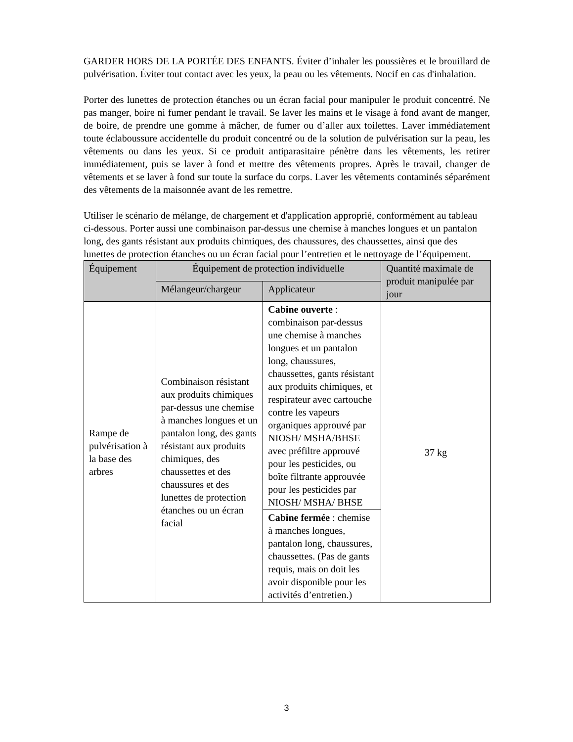GARDER HORS DE LA PORTÉE DES ENFANTS. Éviter d’inhaler les poussières et le brouillard de pulvérisation. Éviter tout contact avec les yeux, la peau ou les vêtements. Nocif en cas d'inhalation.
Porter des lunettes de protection étanches ou un écran facial pour manipuler le produit concentré. Ne pas manger, boire ni fumer pendant le travail. Se laver les mains et le visage à fond avant de manger, de boire, de prendre une gomme à mâcher, de fumer ou d’aller aux toilettes. Laver immédiatement toute éclaboussure accidentelle du produit concentré ou de la solution de pulvérisation sur la peau, les vêtements ou dans les yeux. Si ce produit antiparasitaire pénètre dans les vêtements, les retirer immédiatement, puis se laver à fond et mettre des vêtements propres. Après le travail, changer de vêtements et se laver à fond sur toute la surface du corps. Laver les vêtements contaminés séparément des vêtements de la maisonnée avant de les remettre.
Utiliser le scénario de mélange, de chargement et d'application approprié, conformément au tableau ci-dessous. Porter aussi une combinaison par-dessus une chemise à manches longues et un pantalon long, des gants résistant aux produits chimiques, des chaussures, des chaussettes, ainsi que des lunettes de protection étanches ou un écran facial pour l’entretien et le nettoyage de l’équipement.
| Équipement | Équipement de protection individuelle | | Quantité maximale de produit manipulée par jour |
| --- | --- | --- | --- |
| | Mélangeur/chargeur | Applicateur | |
| Rampe de pulvérisation à la base des arbres | Combinaison résistant aux produits chimiques par-dessus une chemise à manches longues et un pantalon long, des gants résistant aux produits chimiques, des chaussettes et des chaussures et des lunettes de protection étanches ou un écran facial | Cabine ouverte : combinaison par-dessus une chemise à manches longues et un pantalon long, chaussures, chaussettes, gants résistant aux produits chimiques, et respirateur avec cartouche contre les vapeurs organiques approuvé par NIOSH/ MSHA/BHSE avec préfiltre approuvé pour les pesticides, ou boîte filtrante approuvée pour les pesticides par NIOSH/ MSHA/ BHSE | 37 kg |
| | | Cabine fermée : chemise à manches longues, pantalon long, chaussures, chaussettes. (Pas de gants requis, mais on doit les avoir disponible pour les activités d’entretien.) | |
3